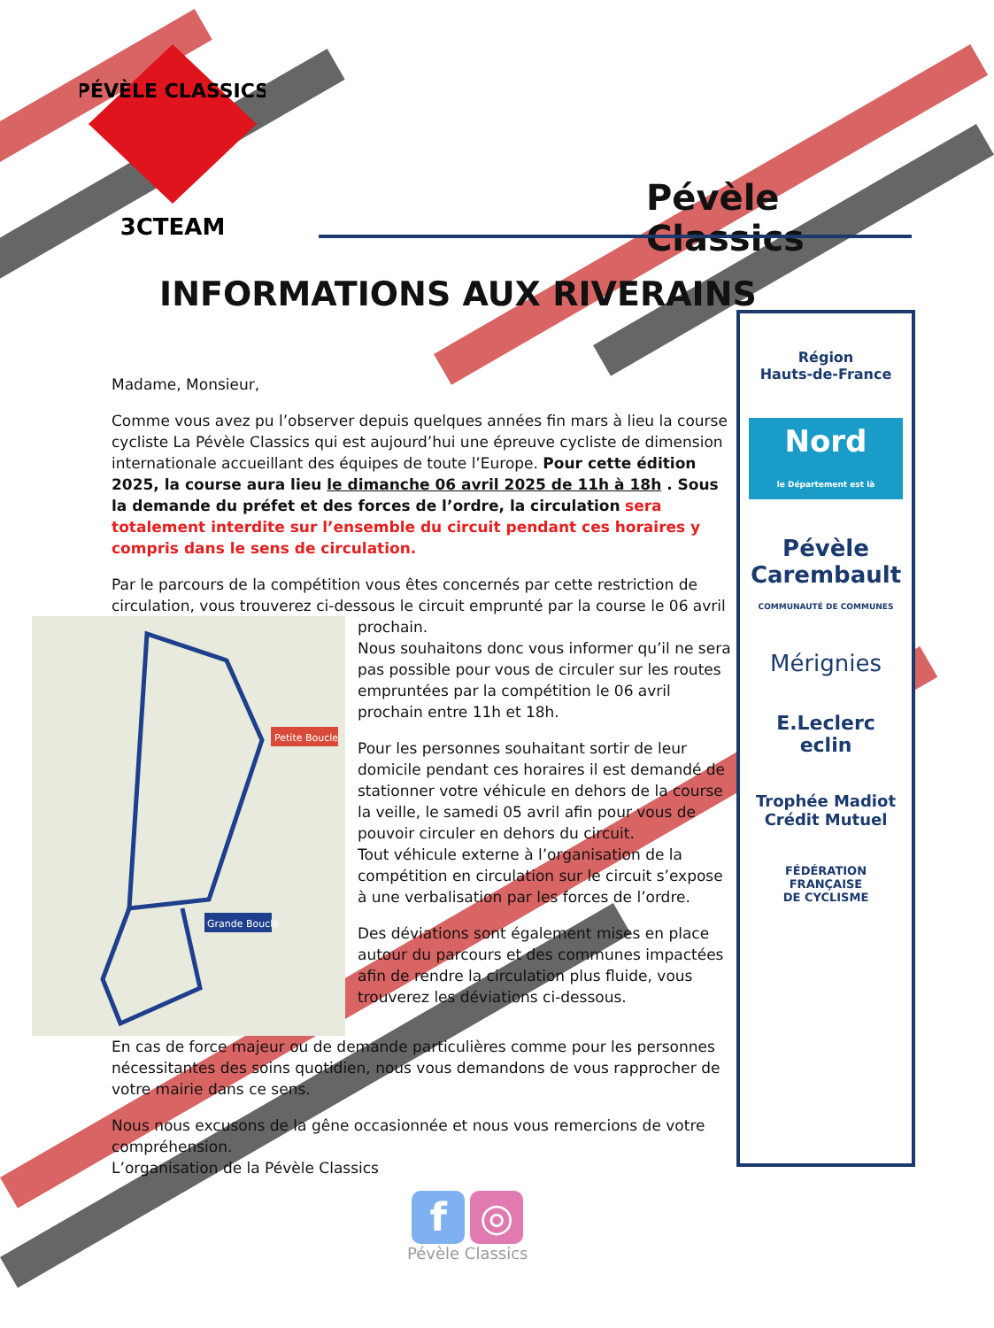3CTEAM
PÉVÈLE CLASSICS
Pévèle Classics
INFORMATIONS AUX RIVERAINS
Région
Hauts-de-France
Nord
le Département est là
Pévèle
Carembault
COMMUNAUTÉ DE COMMUNES
Mérignies
E.Leclerc
eclin
Trophée Madiot
Crédit Mutuel
FÉDÉRATION
FRANÇAISE
DE CYCLISME
Madame, Monsieur,
Comme vous avez pu l’observer depuis quelques années fin mars à lieu la course cycliste La Pévèle Classics qui est aujourd’hui une épreuve cycliste de dimension internationale accueillant des équipes de toute l’Europe. Pour cette édition 2025, la course aura lieu le dimanche 06 avril 2025 de 11h à 18h . Sous la demande du préfet et des forces de l’ordre, la circulation sera totalement interdite sur l’ensemble du circuit pendant ces horaires y compris dans le sens de circulation.
Par le parcours de la compétition vous êtes concernés par cette restriction de circulation, vous trouverez ci-dessous le circuit emprunté par la course le 06 avril
Petite Boucle
Grande Boucle
prochain.
Nous souhaitons donc vous informer qu’il ne sera pas possible pour vous de circuler sur les routes empruntées par la compétition le 06 avril prochain entre 11h et 18h.
Pour les personnes souhaitant sortir de leur domicile pendant ces horaires il est demandé de stationner votre véhicule en dehors de la course la veille, le samedi 05 avril afin pour vous de pouvoir circuler en dehors du circuit.
Tout véhicule externe à l’organisation de la compétition en circulation sur le circuit s’expose à une verbalisation par les forces de l’ordre.
Des déviations sont également mises en place autour du parcours et des communes impactées afin de rendre la circulation plus fluide, vous trouverez les déviations ci-dessous.
En cas de force majeur ou de demande particulières comme pour les personnes nécessitantes des soins quotidien, nous vous demandons de vous rapprocher de votre mairie dans ce sens.
Nous nous excusons de la gêne occasionnée et nous vous remercions de votre compréhension.
L’organisation de la Pévèle Classics
f ◎
Pévèle Classics